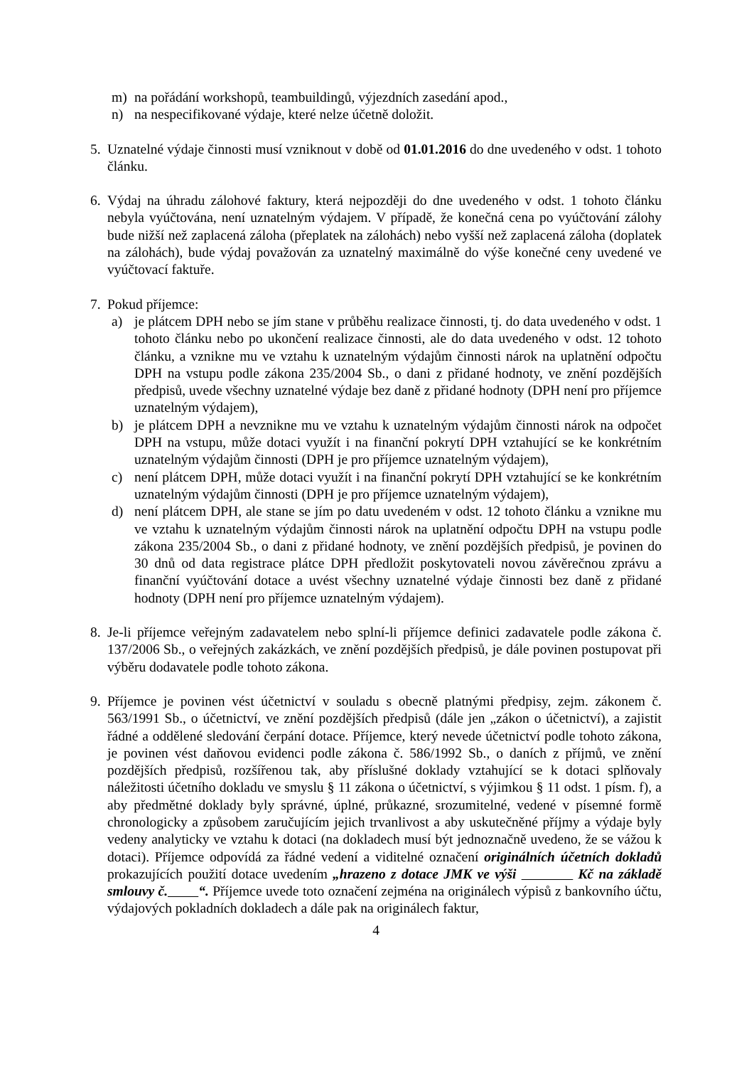m) na pořádání workshopů, teambuildingů, výjezdních zasedání apod.,
n) na nespecifikované výdaje, které nelze účetně doložit.
5. Uznatelné výdaje činnosti musí vzniknout v době od 01.01.2016 do dne uvedeného v odst. 1 tohoto článku.
6. Výdaj na úhradu zálohové faktury, která nejpozději do dne uvedeného v odst. 1 tohoto článku nebyla vyúčtována, není uznatelným výdajem. V případě, že konečná cena po vyúčtování zálohy bude nižší než zaplacená záloha (přeplatek na zálohách) nebo vyšší než zaplacená záloha (doplatek na zálohách), bude výdaj považován za uznatelný maximálně do výše konečné ceny uvedené ve vyúčtovací faktuře.
7. Pokud příjemce:
a) je plátcem DPH nebo se jím stane v průběhu realizace činnosti, tj. do data uvedeného v odst. 1 tohoto článku nebo po ukončení realizace činnosti, ale do data uvedeného v odst. 12 tohoto článku, a vznikne mu ve vztahu k uznatelným výdajům činnosti nárok na uplatnění odpočtu DPH na vstupu podle zákona 235/2004 Sb., o dani z přidané hodnoty, ve znění pozdějších předpisů, uvede všechny uznatelné výdaje bez daně z přidané hodnoty (DPH není pro příjemce uznatelným výdajem),
b) je plátcem DPH a nevznikne mu ve vztahu k uznatelným výdajům činnosti nárok na odpočet DPH na vstupu, může dotaci využít i na finanční pokrytí DPH vztahující se ke konkrétním uznatelným výdajům činnosti (DPH je pro příjemce uznatelným výdajem),
c) není plátcem DPH, může dotaci využít i na finanční pokrytí DPH vztahující se ke konkrétním uznatelným výdajům činnosti (DPH je pro příjemce uznatelným výdajem),
d) není plátcem DPH, ale stane se jím po datu uvedeném v odst. 12 tohoto článku a vznikne mu ve vztahu k uznatelným výdajům činnosti nárok na uplatnění odpočtu DPH na vstupu podle zákona 235/2004 Sb., o dani z přidané hodnoty, ve znění pozdějších předpisů, je povinen do 30 dnů od data registrace plátce DPH předložit poskytovateli novou závěrečnou zprávu a finanční vyúčtování dotace a uvést všechny uznatelné výdaje činnosti bez daně z přidané hodnoty (DPH není pro příjemce uznatelným výdajem).
8. Je-li příjemce veřejným zadavatelem nebo splní-li příjemce definici zadavatele podle zákona č. 137/2006 Sb., o veřejných zakázkách, ve znění pozdějších předpisů, je dále povinen postupovat při výběru dodavatele podle tohoto zákona.
9. Příjemce je povinen vést účetnictví v souladu s obecně platnými předpisy, zejm. zákonem č. 563/1991 Sb., o účetnictví, ve znění pozdějších předpisů (dále jen „zákon o účetnictví), a zajistit řádné a oddělené sledování čerpání dotace. Příjemce, který nevede účetnictví podle tohoto zákona, je povinen vést daňovou evidenci podle zákona č. 586/1992 Sb., o daních z příjmů, ve znění pozdějších předpisů, rozšířenou tak, aby příslušné doklady vztahující se k dotaci splňovaly náležitosti účetního dokladu ve smyslu § 11 zákona o účetnictví, s výjimkou § 11 odst. 1 písm. f), a aby předmětné doklady byly správné, úplné, průkazné, srozumitelné, vedené v písemné formě chronologicky a způsobem zaručujícím jejich trvanlivost a aby uskutečněné příjmy a výdaje byly vedeny analyticky ve vztahu k dotaci (na dokladech musí být jednoznačně uvedeno, že se vážou k dotaci). Příjemce odpovídá za řádné vedení a viditelné označení originálních účetních dokladů prokazujících použití dotace uvedením „hrazeno z dotace JMK ve výši Kč na základě smlouvy č. “. Příjemce uvede toto označení zejména na originálech výpisů z bankovního účtu, výdajových pokladních dokladech a dále pak na originálech faktur,
4